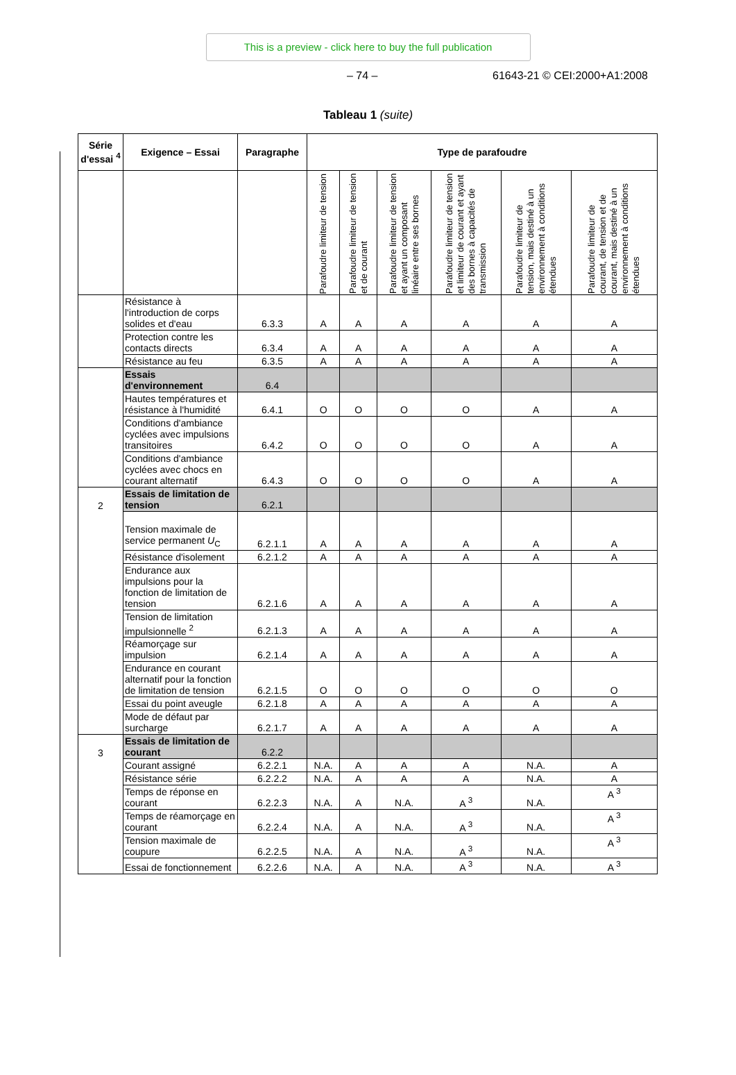This is a preview - click here to buy the full publication
– 74 – 61643-21 © CEI:2000+A1:2008
Tableau 1 (suite)
| Série d'essai <sup>4</sup> | Exigence – Essai | Paragraphe | Type de parafoudre | | | | | |
| --- | --- | --- | --- | --- | --- | --- | --- | --- |
| | | | Parafoudre limiteur de tension | Parafoudre limiteur de tension et de courant | Parafoudre limiteur de tension et ayant un composant linéaire entre ses bornes | Parafoudre limiteur de tension et limiteur de courant et ayant des bornes à capacités de transmission | Parafoudre limiteur de tension, mais destiné à un environnement à conditions étendues | Parafoudre limiteur de courant, de tension et de courant, mais destiné à un environnement à conditions étendues |
| | Résistance à l'introduction de corps solides et d'eau | 6.3.3 | A | A | A | A | A | A |
| | Protection contre les contacts directs | 6.3.4 | A | A | A | A | A | A |
| | Résistance au feu | 6.3.5 | A | A | A | A | A | A |
| | Essais d'environnement | 6.4 | | | | | | |
| | Hautes températures et résistance à l'humidité | 6.4.1 | O | O | O | O | A | A |
| | Conditions d'ambiance cyclées avec impulsions transitoires | 6.4.2 | O | O | O | O | A | A |
| | Conditions d'ambiance cyclées avec chocs en courant alternatif | 6.4.3 | O | O | O | O | A | A |
| 2 | Essais de limitation de tension | 6.2.1 | | | | | | |
| | Tension maximale de service permanent U<sub>C</sub> | 6.2.1.1 | A | A | A | A | A | A |
| | Résistance d'isolement | 6.2.1.2 | A | A | A | A | A | A |
| | Endurance aux impulsions pour la fonction de limitation de tension | 6.2.1.6 | A | A | A | A | A | A |
| | Tension de limitation impulsionnelle <sup>2</sup> | 6.2.1.3 | A | A | A | A | A | A |
| | Réamorçage sur impulsion | 6.2.1.4 | A | A | A | A | A | A |
| | Endurance en courant alternatif pour la fonction de limitation de tension | 6.2.1.5 | O | O | O | O | O | O |
| | Essai du point aveugle | 6.2.1.8 | A | A | A | A | A | A |
| | Mode de défaut par surcharge | 6.2.1.7 | A | A | A | A | A | A |
| 3 | Essais de limitation de courant | 6.2.2 | | | | | | |
| | Courant assigné | 6.2.2.1 | N.A. | A | A | A | N.A. | A |
| | Résistance série | 6.2.2.2 | N.A. | A | A | A | N.A. | A |
| | Temps de réponse en courant | 6.2.2.3 | N.A. | A | N.A. | A <sup>3</sup> | N.A. | A <sup>3</sup> |
| | Temps de réamorçage en courant | 6.2.2.4 | N.A. | A | N.A. | A <sup>3</sup> | N.A. | A <sup>3</sup> |
| | Tension maximale de coupure | 6.2.2.5 | N.A. | A | N.A. | A <sup>3</sup> | N.A. | A <sup>3</sup> |
| | Essai de fonctionnement | 6.2.2.6 | N.A. | A | N.A. | A <sup>3</sup> | N.A. | A <sup>3</sup> |